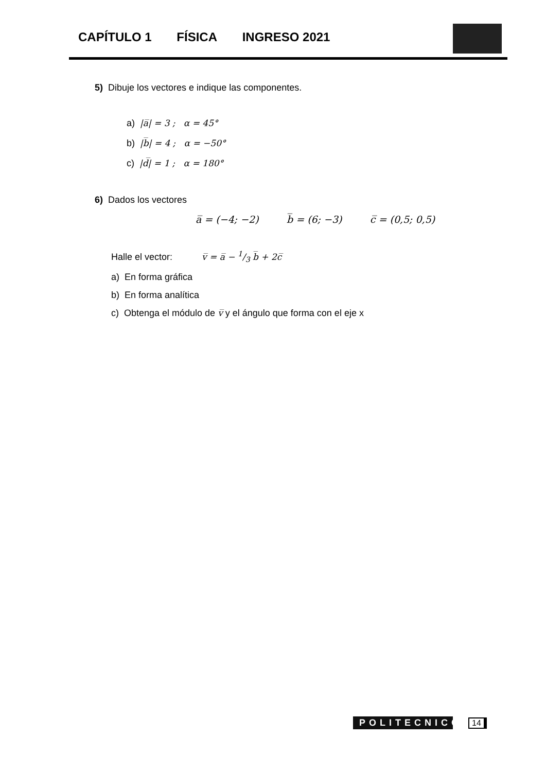CAPÍTULO 1 FÍSICA INGRESO 2021
5) Dibuje los vectores e indique las componentes.
a) |a̅| = 3 ; α = 45°
b) |b̅| = 4 ; α = −50°
c) |d̅| = 1 ; α = 180°
6) Dados los vectores
a̅ = (−4; −2) b̅ = (6; −3) c̅ = (0,5; 0,5)
Halle el vector: v̅ = a̅ − 1/3 b̅ + 2c̅
a) En forma gráfica
b) En forma analítica
c) Obtenga el módulo de v̅ y el ángulo que forma con el eje x
POLITECNICO
14